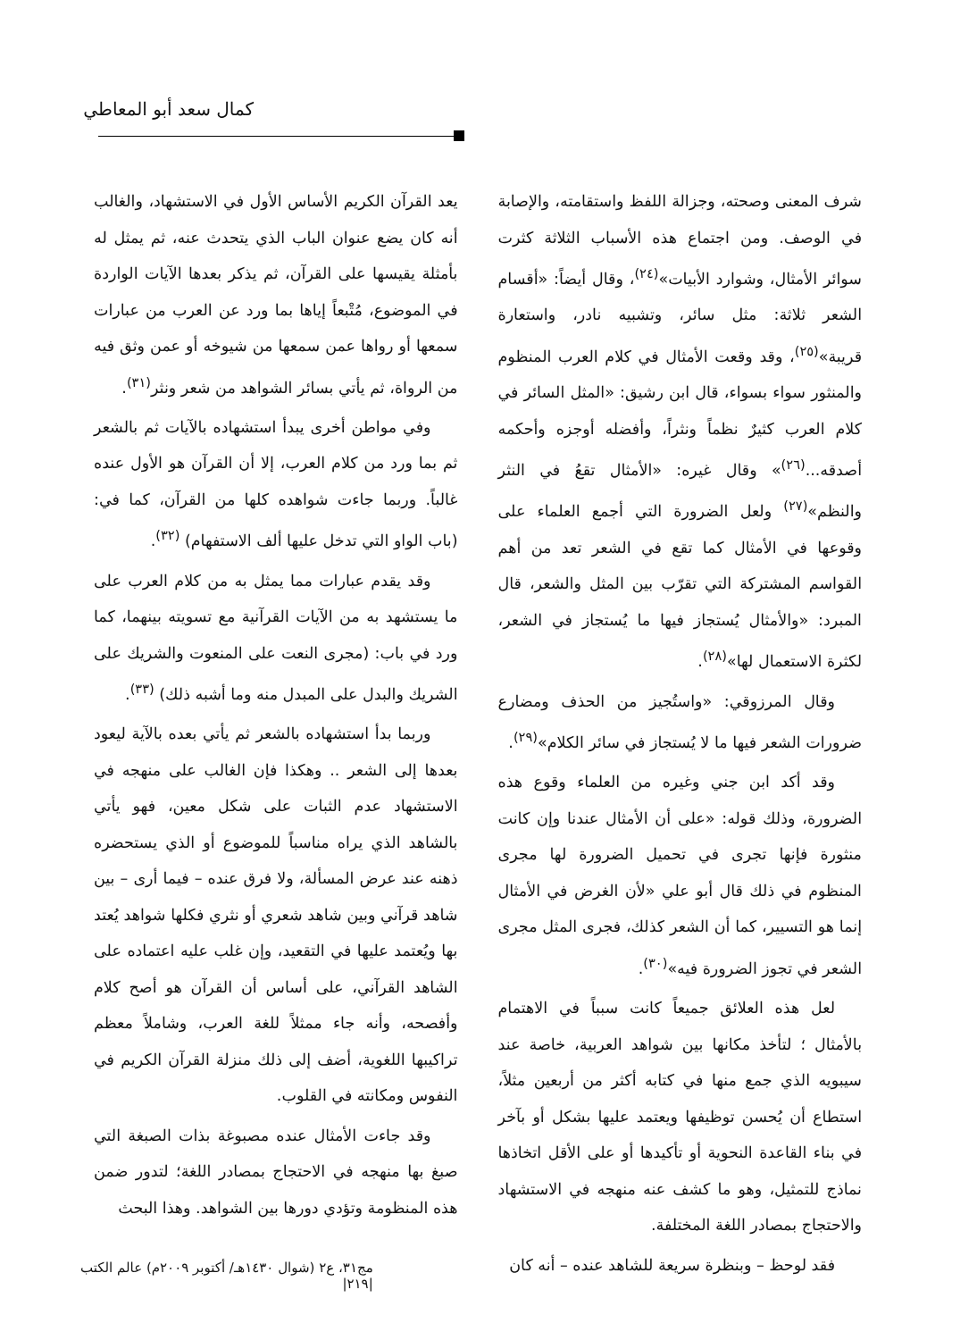كمال سعد أبو المعاطي
شرف المعنى وصحته، وجزالة اللفظ واستقامته، والإصابة في الوصف. ومن اجتماع هذه الأسباب الثلاثة كثرت سوائر الأمثال، وشوارد الأبيات»<sup>(٢٤)</sup>، وقال أيضاً: «أقسام الشعر ثلاثة: مثل سائر، وتشبيه نادر، واستعارة قريبة»<sup>(٢٥)</sup>، وقد وقعت الأمثال في كلام العرب المنظوم والمنثور سواء بسواء، قال ابن رشيق: «المثل السائر في كلام العرب كثيرٌ نظماً ونثراً، وأفضله أوجزه وأحكمه أصدقه...<sup>(٢٦)</sup>» وقال غيره: «الأمثال تقعُ في النثر والنظم»<sup>(٢٧)</sup> ولعل الضرورة التي أجمع العلماء على وقوعها في الأمثال كما تقع في الشعر تعد من أهم القواسم المشتركة التي تقرّب بين المثل والشعر، قال المبرد: «والأمثال يُستجاز فيها ما يُستجاز في الشعر، لكثرة الاستعمال لها»<sup>(٢٨)</sup>.
وقال المرزوقي: «واستُجيز من الحذف ومضارع ضرورات الشعر فيها ما لا يُستجاز في سائر الكلام»<sup>(٢٩)</sup>.
وقد أكد ابن جني وغيره من العلماء وقوع هذه الضرورة، وذلك قوله: «على أن الأمثال عندنا وإن كانت منثورة فإنها تجرى في تحميل الضرورة لها مجرى المنظوم في ذلك قال أبو علي «لأن الغرض في الأمثال إنما هو التسيير، كما أن الشعر كذلك، فجرى المثل مجرى الشعر في تجوز الضرورة فيه»<sup>(٣٠)</sup>.
لعل هذه العلائق جميعاً كانت سبباً في الاهتمام بالأمثال ؛ لتأخذ مكانها بين شواهد العربية، خاصة عند سيبويه الذي جمع منها في كتابه أكثر من أربعين مثلاً، استطاع أن يُحسن توظيفها ويعتمد عليها بشكل أو بآخر في بناء القاعدة النحوية أو تأكيدها أو على الأقل اتخاذها نماذج للتمثيل، وهو ما كشف عنه منهجه في الاستشهاد والاحتجاج بمصادر اللغة المختلفة.
فقد لوحظ – وبنظرة سريعة للشاهد عنده – أنه كان
يعد القرآن الكريم الأساس الأول في الاستشهاد، والغالب أنه كان يضع عنوان الباب الذي يتحدث عنه، ثم يمثل له بأمثلة يقيسها على القرآن، ثم يذكر بعدها الآيات الواردة في الموضوع، مُتْبعاً إياها بما ورد عن العرب من عبارات سمعها أو رواها عمن سمعها من شيوخه أو عمن وثق فيه من الرواة، ثم يأتي بسائر الشواهد من شعر ونثر<sup>(٣١)</sup>.
وفي مواطن أخرى يبدأ استشهاده بالآيات ثم بالشعر ثم بما ورد من كلام العرب، إلا أن القرآن هو الأول عنده غالباً. وربما جاءت شواهده كلها من القرآن، كما في: (باب الواو التي تدخل عليها ألف الاستفهام) <sup>(٣٢)</sup>.
وقد يقدم عبارات مما يمثل به من كلام العرب على ما يستشهد به من الآيات القرآنية مع تسويته بينهما، كما ورد في باب: (مجرى النعت على المنعوت والشريك على الشريك والبدل على المبدل منه وما أشبه ذلك) <sup>(٣٣)</sup>.
وربما بدأ استشهاده بالشعر ثم يأتي بعده بالآية ليعود بعدها إلى الشعر .. وهكذا فإن الغالب على منهجه في الاستشهاد عدم الثبات على شكل معين، فهو يأتي بالشاهد الذي يراه مناسباً للموضوع أو الذي يستحضره ذهنه عند عرض المسألة، ولا فرق عنده – فيما أرى – بين شاهد قرآني وبين شاهد شعري أو نثري فكلها شواهد يُعتد بها ويُعتمد عليها في التقعيد، وإن غلب عليه اعتماده على الشاهد القرآني، على أساس أن القرآن هو أصح كلام وأفصحه، وأنه جاء ممثلاً للغة العرب، وشاملاً معظم تراكيبها اللغوية، أضف إلى ذلك منزلة القرآن الكريم في النفوس ومكانته في القلوب.
وقد جاءت الأمثال عنده مصبوغة بذات الصبغة التي صبغ بها منهجه في الاحتجاج بمصادر اللغة؛ لتدور ضمن هذه المنظومة وتؤدي دورها بين الشواهد. وهذا البحث
مج٣١، ع٢ (شوال ١٤٣٠هـ/ أكتوبر ٢٠٠٩م) عالم الكتب
|٢١٩|